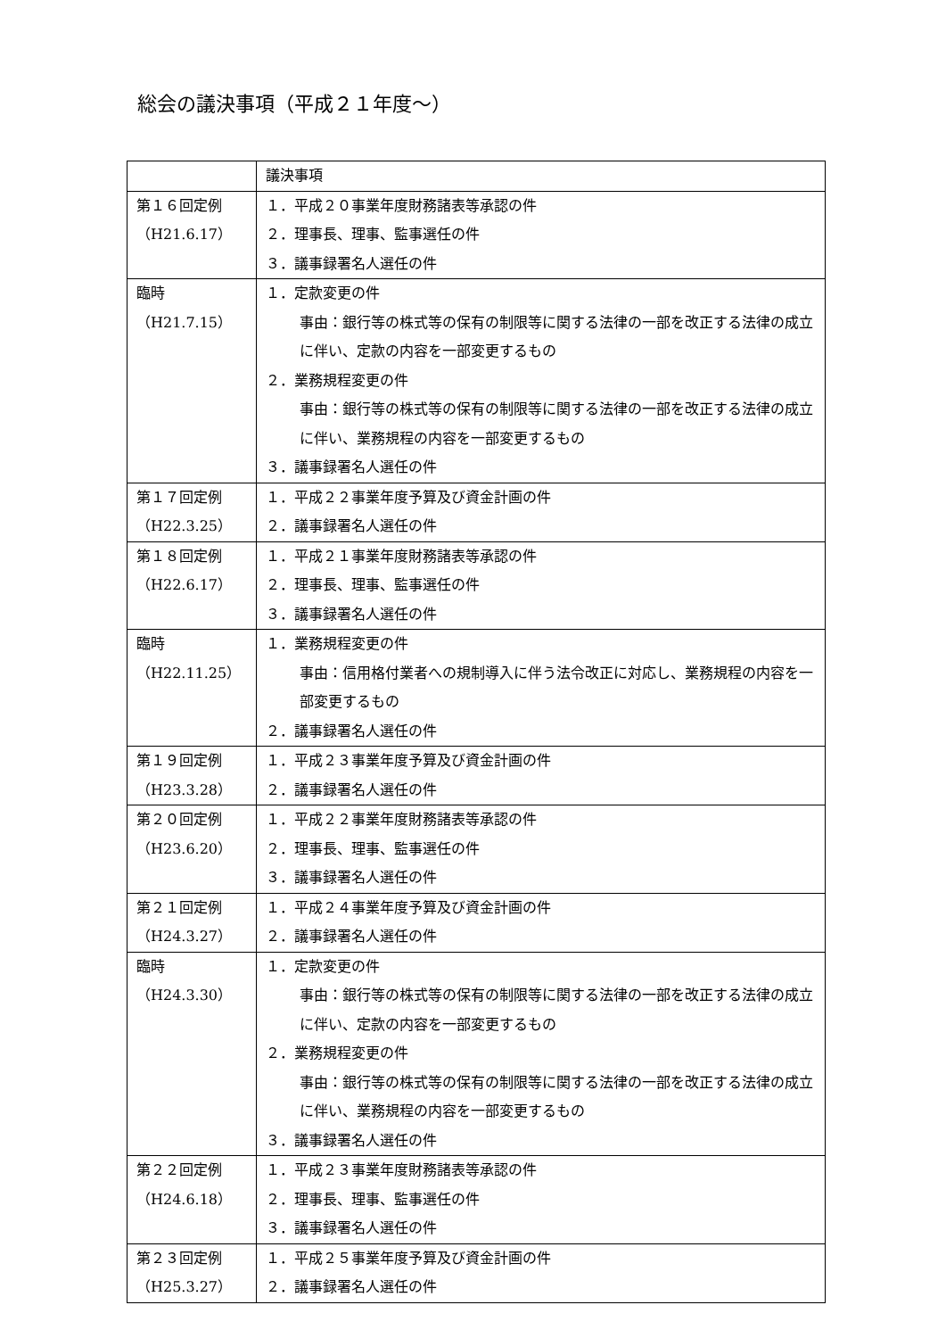総会の議決事項（平成２１年度～）
| | 議決事項 |
| 第１６回定例 （H21.6.17） | １．平成２０事業年度財務諸表等承認の件 ２．理事長、理事、監事選任の件 ３．議事録署名人選任の件 |
| 臨時 （H21.7.15） | １．定款変更の件 事由：銀行等の株式等の保有の制限等に関する法律の一部を改正する法律の成立に伴い、定款の内容を一部変更するもの ２．業務規程変更の件 事由：銀行等の株式等の保有の制限等に関する法律の一部を改正する法律の成立に伴い、業務規程の内容を一部変更するもの ３．議事録署名人選任の件 |
| 第１７回定例 （H22.3.25） | １．平成２２事業年度予算及び資金計画の件 ２．議事録署名人選任の件 |
| 第１８回定例 （H22.6.17） | １．平成２１事業年度財務諸表等承認の件 ２．理事長、理事、監事選任の件 ３．議事録署名人選任の件 |
| 臨時 （H22.11.25） | １．業務規程変更の件 事由：信用格付業者への規制導入に伴う法令改正に対応し、業務規程の内容を一部変更するもの ２．議事録署名人選任の件 |
| 第１９回定例 （H23.3.28） | １．平成２３事業年度予算及び資金計画の件 ２．議事録署名人選任の件 |
| 第２０回定例 （H23.6.20） | １．平成２２事業年度財務諸表等承認の件 ２．理事長、理事、監事選任の件 ３．議事録署名人選任の件 |
| 第２１回定例 （H24.3.27） | １．平成２４事業年度予算及び資金計画の件 ２．議事録署名人選任の件 |
| 臨時 （H24.3.30） | １．定款変更の件 事由：銀行等の株式等の保有の制限等に関する法律の一部を改正する法律の成立に伴い、定款の内容を一部変更するもの ２．業務規程変更の件 事由：銀行等の株式等の保有の制限等に関する法律の一部を改正する法律の成立に伴い、業務規程の内容を一部変更するもの ３．議事録署名人選任の件 |
| 第２２回定例 （H24.6.18） | １．平成２３事業年度財務諸表等承認の件 ２．理事長、理事、監事選任の件 ３．議事録署名人選任の件 |
| 第２３回定例 （H25.3.27） | １．平成２５事業年度予算及び資金計画の件 ２．議事録署名人選任の件 |